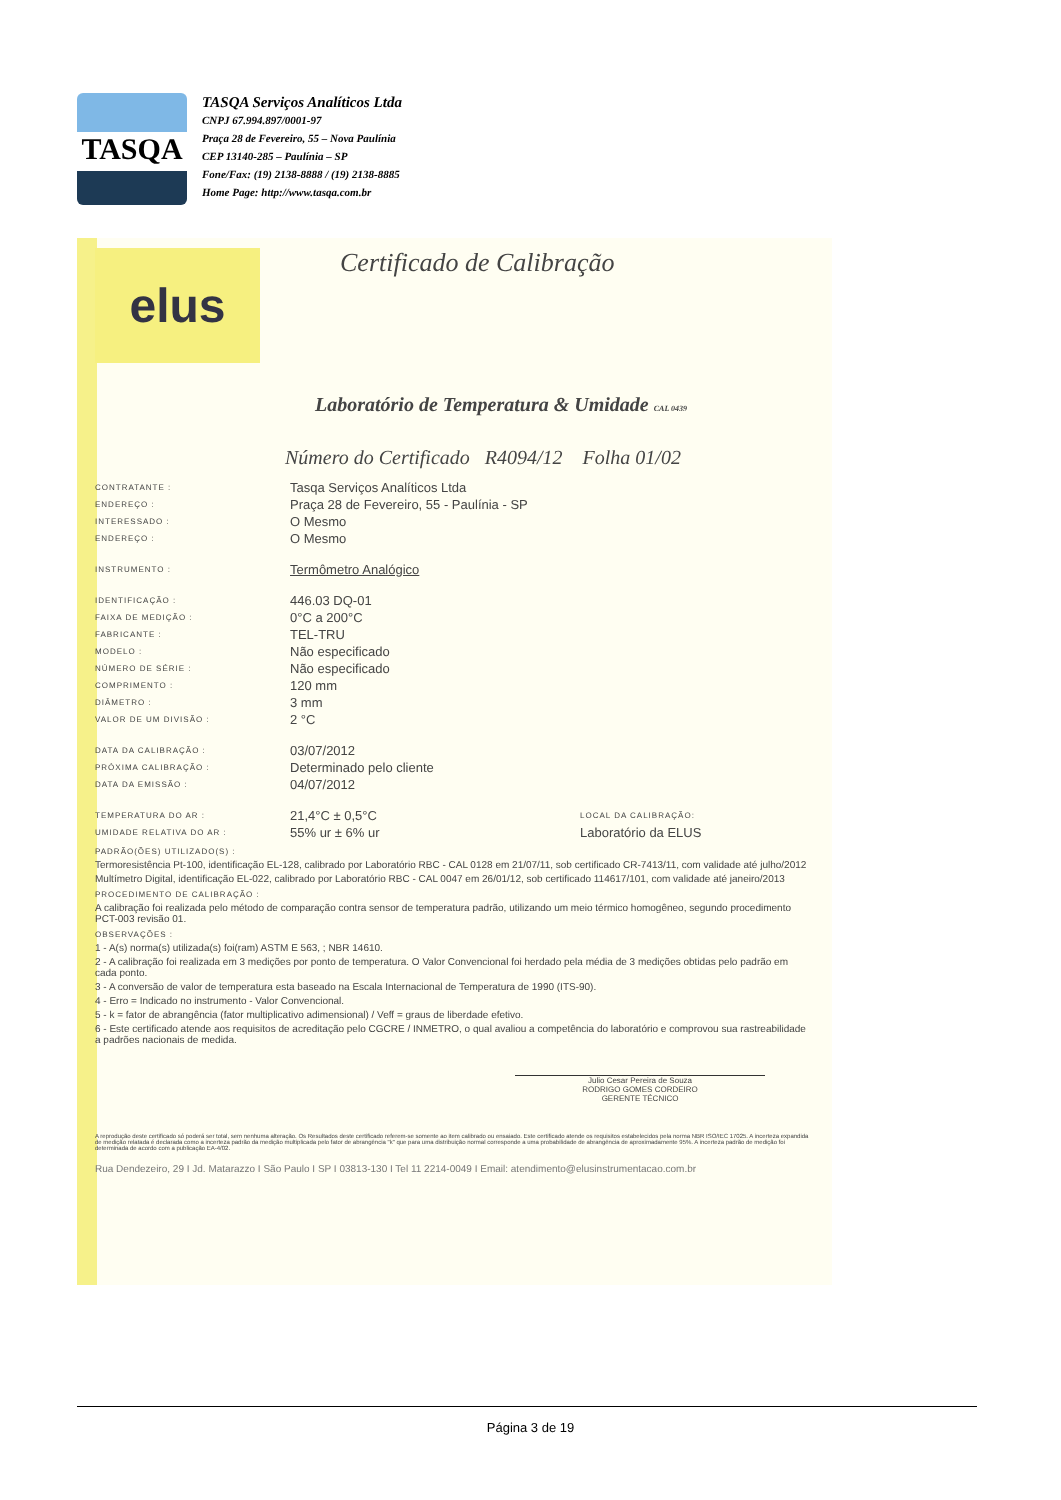TASQA
TASQA Serviços Analíticos Ltda
CNPJ 67.994.897/0001-97
Praça 28 de Fevereiro, 55 – Nova Paulínia
CEP 13140-285 – Paulínia – SP
Fone/Fax: (19) 2138-8888 / (19) 2138-8885
Home Page: http://www.tasqa.com.br
elus
Certificado de Calibração
Laboratório de Temperatura & Umidade CAL 0439
Número do Certificado R4094/12 Folha 01/02
CONTRATANTE : Tasqa Serviços Analíticos Ltda
ENDEREÇO : Praça 28 de Fevereiro, 55 - Paulínia - SP
INTERESSADO : O Mesmo
ENDEREÇO : O Mesmo
INSTRUMENTO : Termômetro Analógico
IDENTIFICAÇÃO : 446.03 DQ-01
FAIXA DE MEDIÇÃO : 0°C a 200°C
FABRICANTE : TEL-TRU
MODELO : Não especificado
NÚMERO DE SÉRIE : Não especificado
COMPRIMENTO : 120 mm
DIÂMETRO : 3 mm
VALOR DE UM DIVISÃO : 2 °C
DATA DA CALIBRAÇÃO : 03/07/2012
PRÓXIMA CALIBRAÇÃO : Determinado pelo cliente
DATA DA EMISSÃO : 04/07/2012
TEMPERATURA DO AR : 21,4°C ± 0,5°C LOCAL DA CALIBRAÇÃO:
UMIDADE RELATIVA DO AR : 55% ur ± 6% ur Laboratório da ELUS
PADRÃO(ÕES) UTILIZADO(S) :
Termoresistência Pt-100, identificação EL-128, calibrado por Laboratório RBC - CAL 0128 em 21/07/11, sob certificado CR-7413/11, com validade até julho/2012
Multímetro Digital, identificação EL-022, calibrado por Laboratório RBC - CAL 0047 em 26/01/12, sob certificado 114617/101, com validade até janeiro/2013
PROCEDIMENTO DE CALIBRAÇÃO :
A calibração foi realizada pelo método de comparação contra sensor de temperatura padrão, utilizando um meio térmico homogêneo, segundo procedimento PCT-003 revisão 01.
OBSERVAÇÕES :
1 - A(s) norma(s) utilizada(s) foi(ram) ASTM E 563, ; NBR 14610.
2 - A calibração foi realizada em 3 medições por ponto de temperatura. O Valor Convencional foi herdado pela média de 3 medições obtidas pelo padrão em cada ponto.
3 - A conversão de valor de temperatura esta baseado na Escala Internacional de Temperatura de 1990 (ITS-90).
4 - Erro = Indicado no instrumento - Valor Convencional.
5 - k = fator de abrangência (fator multiplicativo adimensional) / Veff = graus de liberdade efetivo.
6 - Este certificado atende aos requisitos de acreditação pelo CGCRE / INMETRO, o qual avaliou a competência do laboratório e comprovou sua rastreabilidade a padrões nacionais de medida.
Julio Cesar Pereira de Souza
RODRIGO GOMES CORDEIRO
GERENTE TÉCNICO
A reprodução deste certificado só poderá ser total, sem nenhuma alteração. Os Resultados deste certificado referem-se somente ao item calibrado ou ensaiado. Este certificado atende os requisitos estabelecidos pela norma NBR ISO/IEC 17025. A incerteza expandida de medição relatada é declarada como a incerteza padrão da medição multiplicada pelo fator de abrangência "k" que para uma distribuição normal corresponde a uma probabilidade de abrangência de aproximadamente 95%. A incerteza padrão de medição foi determinada de acordo com a publicação EA-4/02.
Rua Dendezeiro, 29 I Jd. Matarazzo I São Paulo I SP I 03813-130 I Tel 11 2214-0049 I Email: atendimento@elusinstrumentacao.com.br
Página 3 de 19